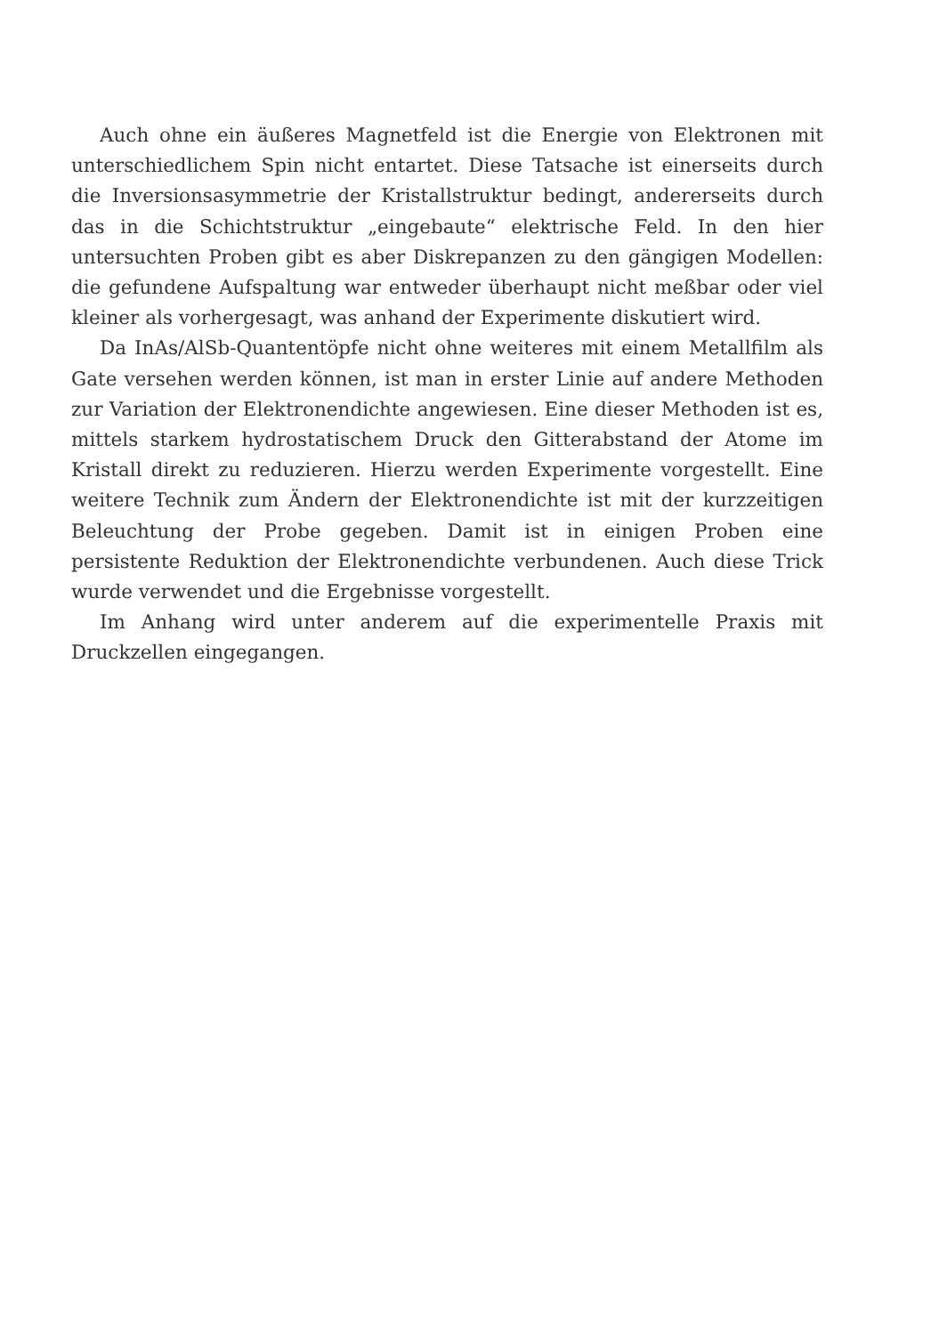Auch ohne ein äußeres Magnetfeld ist die Energie von Elektronen mit unterschiedlichem Spin nicht entartet. Diese Tatsache ist einerseits durch die Inversionsasymmetrie der Kristallstruktur bedingt, andererseits durch das in die Schichtstruktur „eingebaute“ elektrische Feld. In den hier untersuchten Proben gibt es aber Diskrepanzen zu den gängigen Modellen: die gefundene Aufspaltung war entweder überhaupt nicht meßbar oder viel kleiner als vorhergesagt, was anhand der Experimente diskutiert wird.
Da InAs/AlSb-Quantentöpfe nicht ohne weiteres mit einem Metallfilm als Gate versehen werden können, ist man in erster Linie auf andere Methoden zur Variation der Elektronendichte angewiesen. Eine dieser Methoden ist es, mittels starkem hydrostatischem Druck den Gitterabstand der Atome im Kristall direkt zu reduzieren. Hierzu werden Experimente vorgestellt. Eine weitere Technik zum Ändern der Elektronendichte ist mit der kurzzeitigen Beleuchtung der Probe gegeben. Damit ist in einigen Proben eine persistente Reduktion der Elektronendichte verbundenen. Auch diese Trick wurde verwendet und die Ergebnisse vorgestellt.
Im Anhang wird unter anderem auf die experimentelle Praxis mit Druckzellen eingegangen.